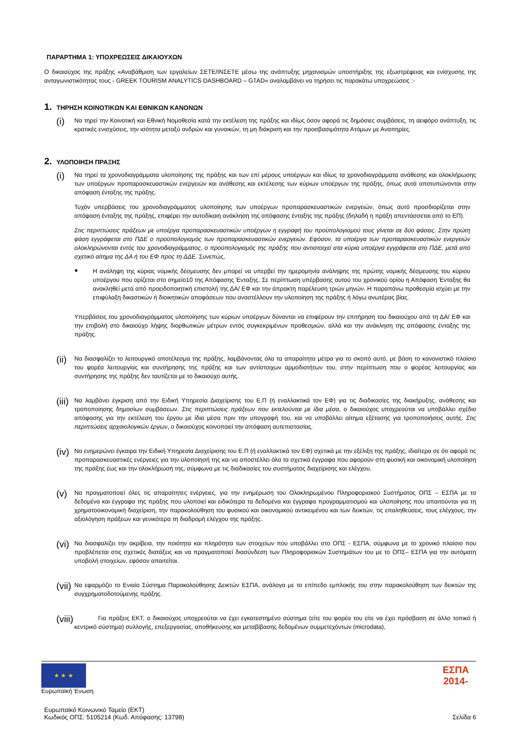ΠΑΡΑΡΤΗΜΑ 1: ΥΠΟΧΡΕΩΣΕΙΣ ΔΙΚΑΙΟΥΧΩΝ
Ο δικαιούχος της πράξης «Αναβάθμιση των εργαλείων ΣΕΤΕ/ΙΝΣΕΤΕ μέσω της ανάπτυξης μηχανισμών υποστήριξης της εξωστρέφειας και ενίσχυσης της ανταγωνιστικότητας τους - GREEK TOURISM ANALYTICS DASHBOARD – GTAD» αναλαμβάνει να τηρήσει τις παρακάτω υποχρεώσεις :-
1. ΤΗΡΗΣΗ ΚΟΙΝΟΤΙΚΩΝ ΚΑΙ ΕΘΝΙΚΩΝ ΚΑΝΟΝΩΝ
(i)
Να τηρεί την Κοινοτική και Εθνική Νομοθεσία κατά την εκτέλεση της πράξης και ιδίως όσον αφορά τις δημόσιες συμβάσεις, τη αειφόρο ανάπτυξη, τις κρατικές ενισχύσεις, την ισότητα μεταξύ ανδρών και γυναικών, τη μη διάκριση και την προσβασιμότητα Ατόμων με Αναπηρίες.
2. ΥΛΟΠΟΙΗΣΗ ΠΡΑΞΗΣ
(i)
Να τηρεί τα χρονοδιαγράμματα υλοποίησης της πράξης και των επί μέρους υποέργων και ιδίως τα χρονοδιαγράμματα ανάθεσης και ολοκλήρωσης των υποέργων προπαρασκευαστικών ενεργειών και ανάθεσης και εκτέλεσης των κύριων υποέργων της πράξης, όπως αυτά αποτυπώνονται στην απόφαση ένταξης της πράξης.
Τυχόν υπερβάσεις του χρονοδιαγράμματος υλοποίησης των υποέργων προπαρασκευαστικών ενεργειών, όπως αυτό προσδιορίζεται στην απόφαση ένταξης της πράξης, επιφέρει την αυτοδίκαιη ανάκληση της απόφασης ένταξης της πράξης (δηλαδή η πράξη απεντάσσεται από το ΕΠ).
Στις περιπτώσεις πράξεων με υποέργα προπαρασκευαστικών υποέργων η εγγραφή του προϋπολογισμού τους γίνεται σε δύο φάσεις. Στην πρώτη φάση εγγράφεται στο ΠΔΕ ο προϋπολογισμός των προπαρασκευαστικών ενεργειών. Εφόσον, τα υποέργα των προπαρασκευαστικών ενεργειών ολοκληρώνονται εντός του χρονοδιαγράμματος, ο προϋπολογισμός της πράξης που αντιστοιχεί στα κύρια υποέργα εγγράφεται στο ΠΔΕ, μετά από σχετικό αίτημα της ΔΑ ή του ΕΦ προς τη ΔΔΕ. Συνεπώς,
●
Η ανάληψη της κύριας νομικής δέσμευσης δεν μπορεί να υπερβεί την ημερομηνία ανάληψης της πρώτης νομικής δέσμευσης του κύριου υποέργου που ορίζεται στο σημείο10 της Απόφασης Ένταξης. Σε περίπτωση υπέρβασης αυτού του χρονικού ορίου η Απόφαση Ένταξης θα ανακληθεί μετά από προειδοποιητική επιστολή της ΔΑ/ ΕΦ και την άπρακτη παρέλευση τριών μηνών. Η παραπάνω προθεσμία ισχύει με την επιφύλαξη δικαστικών ή διοικητικών αποφάσεων που αναστέλλουν την υλοποίηση της πράξης ή λόγω ανωτέρας βίας.
Υπερβάσεις του χρονοδιαγράμματος υλοποίησης των κύριων υποέργων δύνανται να επιφέρουν την επιτήρηση του δικαιούχου από τη ΔΑ/ ΕΦ και την επιβολή στο δικαιούχο λήψης διορθωτικών μέτρων εντός συγκεκριμένων προθεσμιών, αλλά και την ανάκληση της απόφασης ένταξης της πράξης.
(ii)
Να διασφαλίζει το λειτουργικό αποτέλεσμα της πράξης, λαμβάνοντας όλα τα απαραίτητα μέτρα για το σκοπό αυτό, με βάση το κανονιστικό πλαίσιο του φορέα λειτουργίας και συντήρησης της πράξης και των αντίστοιχων αρμοδιοτήτων του, στην περίπτωση που ο φορέας λειτουργίας και συντήρησης της πράξης δεν ταυτίζεται με το δικαιούχο αυτής.
(iii)
Να λαμβάνει έγκριση από την Ειδική Υπηρεσία Διαχείρισης του Ε.Π (ή εναλλακτικά τον ΕΦ) για τις διαδικασίες της διακήρυξης, ανάθεσης και τροποποίησης δημοσίων συμβάσεων. Στις περιπτώσεις πράξεων που εκτελούνται με ίδια μέσα, ο δικαιούχος υποχρεούται να υποβάλλει σχέδιο απόφασης για την εκτέλεση του έργου με ίδια μέσα πριν την υπογραφή του, και να υποβάλλει αίτημα εξέτασης για τροποποιήσεις αυτής. Στις περιπτώσεις αρχαιολογικών έργων, ο δικαιούχος κοινοποιεί την απόφαση αυτεπιστασίας.
(iv)
Να ενημερώνει έγκαιρα την Ειδική Υπηρεσία Διαχείρισης του Ε.Π (ή εναλλακτικά τον ΕΦ) σχετικά με την εξέλιξη της πράξης, ιδιαίτερα σε ότι αφορά τις προπαρασκευαστικές ενέργειες για την υλοποίησή της και να αποστέλλει όλα τα σχετικά έγγραφα που αφορούν στη φυσική και οικονομική υλοποίηση της πράξης έως και την ολοκλήρωσή της, σύμφωνα με τις διαδικασίες του συστήματος διαχείρισης και ελέγχου.
(v)
Να πραγματοποιεί όλες τις απαραίτητες ενέργειες, για την ενημέρωση του Ολοκληρωμένου Πληροφοριακού Συστήματος ΟΠΣ – ΕΣΠΑ με τα δεδομένα και έγγραφα της πράξης που υλοποιεί και ειδικότερα τα δεδομένα και έγγραφα προγραμματισμού και υλοποίησης που απαιτούνται για τη χρηματοοικονομική διαχείριση, την παρακολούθηση του φυσικού και οικονομικού αντικειμένου και των δεικτών, τις επαληθεύσεις, τους ελέγχους, την αξιολόγηση πράξεων και γενικότερα τη διαδρομή ελέγχου της πράξης.
(vi)
Να διασφαλίζει την ακρίβεια, την ποιότητα και πληρότητα των στοιχείων που υποβάλλει στο ΟΠΣ - ΕΣΠΑ, σύμφωνα με το χρονικό πλαίσιο που προβλέπεται στις σχετικές διατάξεις και να πραγματοποιεί διασύνδεση των Πληροφοριακών Συστημάτων του με το ΟΠΣ– ΕΣΠΑ για την αυτόματη υποβολή στοιχείων, εφόσον απαιτείται.
(vii)
Να εφαρμόζει το Ενιαίο Σύστημα Παρακολούθησης Δεικτών ΕΣΠΑ, ανάλογα με το επίπεδο εμπλοκής του στην παρακολούθηση των δεικτών της συγχρηματοδοτούμενης πράξης.
(viii)
Για πράξεις ΕΚΤ, ο δικαιούχος υποχρεούται να έχει εγκατεστημένο σύστημα (είτε του φορέα του είτε να έχει πρόσβαση σε άλλο τοπικό ή κεντρικό σύστημα) συλλογής, επεξεργασίας, αποθήκευσης και μεταβίβασης δεδομένων συμμετεχόντων (microdata),
★ ★ ★
Ευρωπαϊκή Ένωση
ΕΣΠΑ
2014-
Ευρωπαϊκό Κοινωνικό Ταμείο (ΕΚΤ)
Κωδικός ΟΠΣ: 5105214 (Κωδ. Απόφασης: 13798)
Σελίδα 6